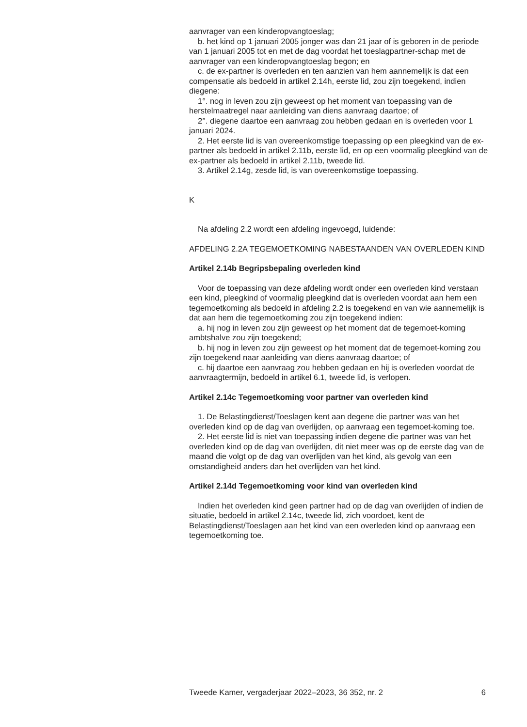aanvrager van een kinderopvangtoeslag;
b. het kind op 1 januari 2005 jonger was dan 21 jaar of is geboren in de periode van 1 januari 2005 tot en met de dag voordat het toeslagpartner-schap met de aanvrager van een kinderopvangtoeslag begon; en
c. de ex-partner is overleden en ten aanzien van hem aannemelijk is dat een compensatie als bedoeld in artikel 2.14h, eerste lid, zou zijn toegekend, indien diegene:
1°. nog in leven zou zijn geweest op het moment van toepassing van de herstelmaatregel naar aanleiding van diens aanvraag daartoe; of
2°. diegene daartoe een aanvraag zou hebben gedaan en is overleden voor 1 januari 2024.
2. Het eerste lid is van overeenkomstige toepassing op een pleegkind van de ex-partner als bedoeld in artikel 2.11b, eerste lid, en op een voormalig pleegkind van de ex-partner als bedoeld in artikel 2.11b, tweede lid.
3. Artikel 2.14g, zesde lid, is van overeenkomstige toepassing.
K
Na afdeling 2.2 wordt een afdeling ingevoegd, luidende:
AFDELING 2.2A TEGEMOETKOMING NABESTAANDEN VAN OVERLEDEN KIND
Artikel 2.14b Begripsbepaling overleden kind
Voor de toepassing van deze afdeling wordt onder een overleden kind verstaan een kind, pleegkind of voormalig pleegkind dat is overleden voordat aan hem een tegemoetkoming als bedoeld in afdeling 2.2 is toegekend en van wie aannemelijk is dat aan hem die tegemoetkoming zou zijn toegekend indien:
a. hij nog in leven zou zijn geweest op het moment dat de tegemoet-koming ambtshalve zou zijn toegekend;
b. hij nog in leven zou zijn geweest op het moment dat de tegemoet-koming zou zijn toegekend naar aanleiding van diens aanvraag daartoe; of
c. hij daartoe een aanvraag zou hebben gedaan en hij is overleden voordat de aanvraagtermijn, bedoeld in artikel 6.1, tweede lid, is verlopen.
Artikel 2.14c Tegemoetkoming voor partner van overleden kind
1. De Belastingdienst/Toeslagen kent aan degene die partner was van het overleden kind op de dag van overlijden, op aanvraag een tegemoet-koming toe.
2. Het eerste lid is niet van toepassing indien degene die partner was van het overleden kind op de dag van overlijden, dit niet meer was op de eerste dag van de maand die volgt op de dag van overlijden van het kind, als gevolg van een omstandigheid anders dan het overlijden van het kind.
Artikel 2.14d Tegemoetkoming voor kind van overleden kind
Indien het overleden kind geen partner had op de dag van overlijden of indien de situatie, bedoeld in artikel 2.14c, tweede lid, zich voordoet, kent de Belastingdienst/Toeslagen aan het kind van een overleden kind op aanvraag een tegemoetkoming toe.
Tweede Kamer, vergaderjaar 2022–2023, 36 352, nr. 2 6